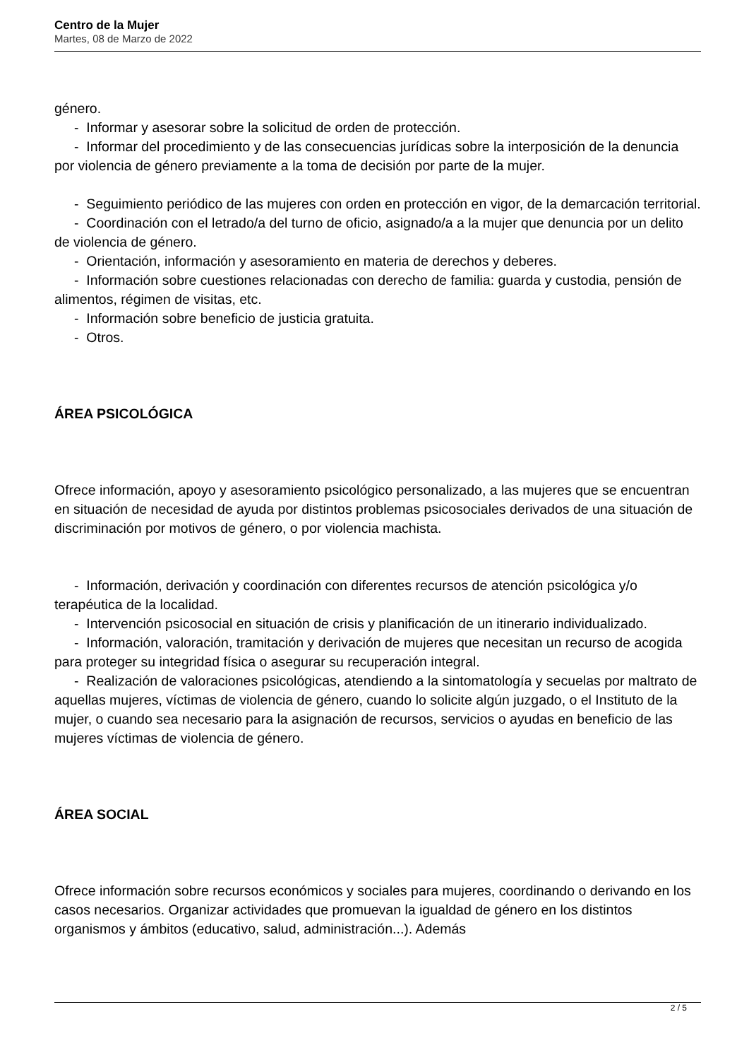Centro de la Mujer
Martes, 08 de Marzo de 2022
género.
- Informar y asesorar sobre la solicitud de orden de protección.
- Informar del procedimiento y de las consecuencias jurídicas sobre la interposición de la denuncia por violencia de género previamente a la toma de decisión por parte de la mujer.
- Seguimiento periódico de las mujeres con orden en protección en vigor, de la demarcación territorial.
- Coordinación con el letrado/a del turno de oficio, asignado/a a la mujer que denuncia por un delito de violencia de género.
- Orientación, información y asesoramiento en materia de derechos y deberes.
- Información sobre cuestiones relacionadas con derecho de familia: guarda y custodia, pensión de alimentos, régimen de visitas, etc.
- Información sobre beneficio de justicia gratuita.
- Otros.
ÁREA PSICOLÓGICA
Ofrece información, apoyo y asesoramiento psicológico personalizado, a las mujeres que se encuentran en situación de necesidad de ayuda por distintos problemas psicosociales derivados de una situación de discriminación por motivos de género, o por violencia machista.
- Información, derivación y coordinación con diferentes recursos de atención psicológica y/o terapéutica de la localidad.
- Intervención psicosocial en situación de crisis y planificación de un itinerario individualizado.
- Información, valoración, tramitación y derivación de mujeres que necesitan un recurso de acogida para proteger su integridad física o asegurar su recuperación integral.
- Realización de valoraciones psicológicas, atendiendo a la sintomatología y secuelas por maltrato de aquellas mujeres, víctimas de violencia de género, cuando lo solicite algún juzgado, o el Instituto de la mujer, o cuando sea necesario para la asignación de recursos, servicios o ayudas en beneficio de las mujeres víctimas de violencia de género.
ÁREA SOCIAL
Ofrece información sobre recursos económicos y sociales para mujeres, coordinando o derivando en los casos necesarios. Organizar actividades que promuevan la igualdad de género en los distintos organismos y ámbitos (educativo, salud, administración...). Además
2 / 5